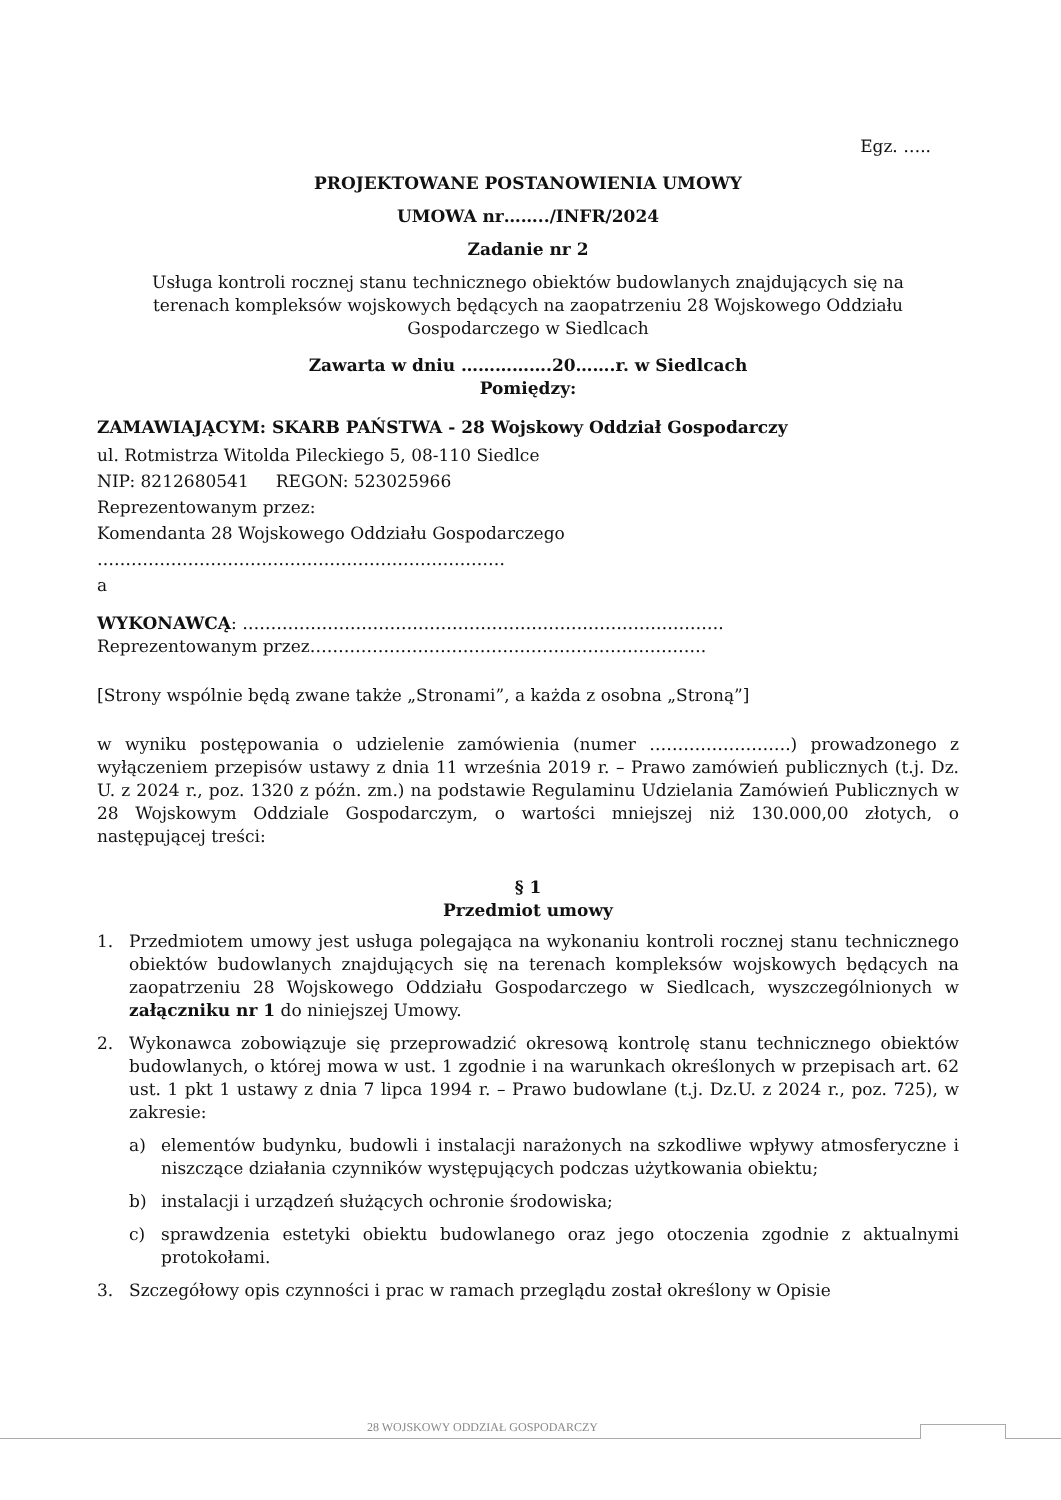Egz. …..
PROJEKTOWANE POSTANOWIENIA UMOWY
UMOWA nr……../INFR/2024
Zadanie nr 2
Usługa kontroli rocznej stanu technicznego obiektów budowlanych znajdujących się na terenach kompleksów wojskowych będących na zaopatrzeniu 28 Wojskowego Oddziału Gospodarczego w Siedlcach
Zawarta w dniu …………….20…….r. w Siedlcach
Pomiędzy:
ZAMAWIAJĄCYM: SKARB PAŃSTWA - 28 Wojskowy Oddział Gospodarczy
ul. Rotmistrza Witolda Pileckiego 5, 08-110 Siedlce
NIP: 8212680541 REGON: 523025966
Reprezentowanym przez:
Komendanta 28 Wojskowego Oddziału Gospodarczego
………………………………………………………………
a
WYKONAWCĄ: ………………………………………………………………………….
Reprezentowanym przez…………………………………………………………….
[Strony wspólnie będą zwane także „Stronami”, a każda z osobna „Stroną”]
w wyniku postępowania o udzielenie zamówienia (numer …………………….) prowadzonego z wyłączeniem przepisów ustawy z dnia 11 września 2019 r. – Prawo zamówień publicznych (t.j. Dz. U. z 2024 r., poz. 1320 z późn. zm.) na podstawie Regulaminu Udzielania Zamówień Publicznych w 28 Wojskowym Oddziale Gospodarczym, o wartości mniejszej niż 130.000,00 złotych, o następującej treści:
§ 1
Przedmiot umowy
1. Przedmiotem umowy jest usługa polegająca na wykonaniu kontroli rocznej stanu technicznego obiektów budowlanych znajdujących się na terenach kompleksów wojskowych będących na zaopatrzeniu 28 Wojskowego Oddziału Gospodarczego w Siedlcach, wyszczególnionych w załączniku nr 1 do niniejszej Umowy.
2. Wykonawca zobowiązuje się przeprowadzić okresową kontrolę stanu technicznego obiektów budowlanych, o której mowa w ust. 1 zgodnie i na warunkach określonych w przepisach art. 62 ust. 1 pkt 1 ustawy z dnia 7 lipca 1994 r. – Prawo budowlane (t.j. Dz.U. z 2024 r., poz. 725), w zakresie:
a) elementów budynku, budowli i instalacji narażonych na szkodliwe wpływy atmosferyczne i niszczące działania czynników występujących podczas użytkowania obiektu;
b) instalacji i urządzeń służących ochronie środowiska;
c) sprawdzenia estetyki obiektu budowlanego oraz jego otoczenia zgodnie z aktualnymi protokołami.
3. Szczegółowy opis czynności i prac w ramach przeglądu został określony w Opisie
28 WOJSKOWY ODDZIAŁ GOSPODARCZY